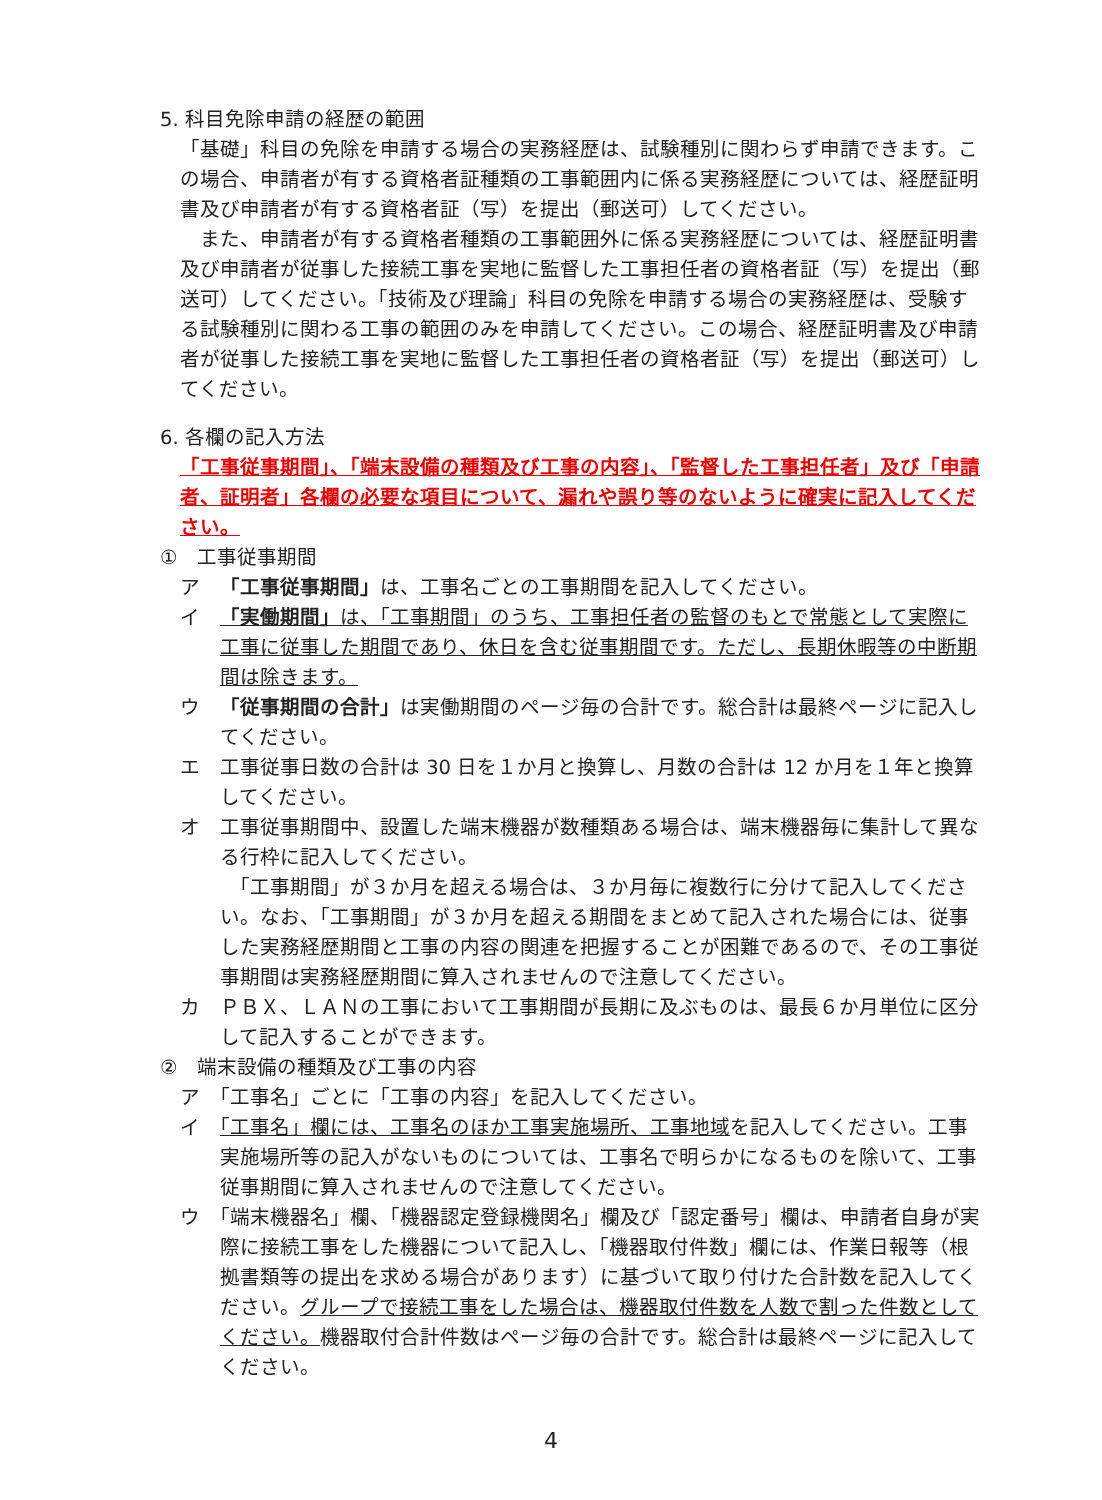5. 科目免除申請の経歴の範囲
「基礎」科目の免除を申請する場合の実務経歴は、試験種別に関わらず申請できます。この場合、申請者が有する資格者証種類の工事範囲内に係る実務経歴については、経歴証明書及び申請者が有する資格者証（写）を提出（郵送可）してください。
　また、申請者が有する資格者種類の工事範囲外に係る実務経歴については、経歴証明書及び申請者が従事した接続工事を実地に監督した工事担任者の資格者証（写）を提出（郵送可）してください。「技術及び理論」科目の免除を申請する場合の実務経歴は、受験する試験種別に関わる工事の範囲のみを申請してください。この場合、経歴証明書及び申請者が従事した接続工事を実地に監督した工事担任者の資格者証（写）を提出（郵送可）してください。
6. 各欄の記入方法
「工事従事期間」、「端末設備の種類及び工事の内容」、「監督した工事担任者」及び「申請者、証明者」各欄の必要な項目について、漏れや誤り等のないように確実に記入してください。
①　工事従事期間
ア　「工事従事期間」は、工事名ごとの工事期間を記入してください。
イ　「実働期間」は、「工事期間」のうち、工事担任者の監督のもとで常態として実際に工事に従事した期間であり、休日を含む従事期間です。ただし、長期休暇等の中断期間は除きます。
ウ　「従事期間の合計」は実働期間のページ毎の合計です。総合計は最終ページに記入してください。
エ　工事従事日数の合計は 30 日を１か月と換算し、月数の合計は 12 か月を１年と換算してください。
オ　工事従事期間中、設置した端末機器が数種類ある場合は、端末機器毎に集計して異なる行枠に記入してください。
　「工事期間」が３か月を超える場合は、３か月毎に複数行に分けて記入してください。なお、「工事期間」が３か月を超える期間をまとめて記入された場合には、従事した実務経歴期間と工事の内容の関連を把握することが困難であるので、その工事従事期間は実務経歴期間に算入されませんので注意してください。
カ　ＰＢＸ、ＬＡＮの工事において工事期間が長期に及ぶものは、最長６か月単位に区分して記入することができます。
②　端末設備の種類及び工事の内容
ア　「工事名」ごとに「工事の内容」を記入してください。
イ　「工事名」欄には、工事名のほか工事実施場所、工事地域を記入してください。工事実施場所等の記入がないものについては、工事名で明らかになるものを除いて、工事従事期間に算入されませんので注意してください。
ウ　「端末機器名」欄、「機器認定登録機関名」欄及び「認定番号」欄は、申請者自身が実際に接続工事をした機器について記入し、「機器取付件数」欄には、作業日報等（根拠書類等の提出を求める場合があります）に基づいて取り付けた合計数を記入してください。グループで接続工事をした場合は、機器取付件数を人数で割った件数としてください。機器取付合計件数はページ毎の合計です。総合計は最終ページに記入してください。
4